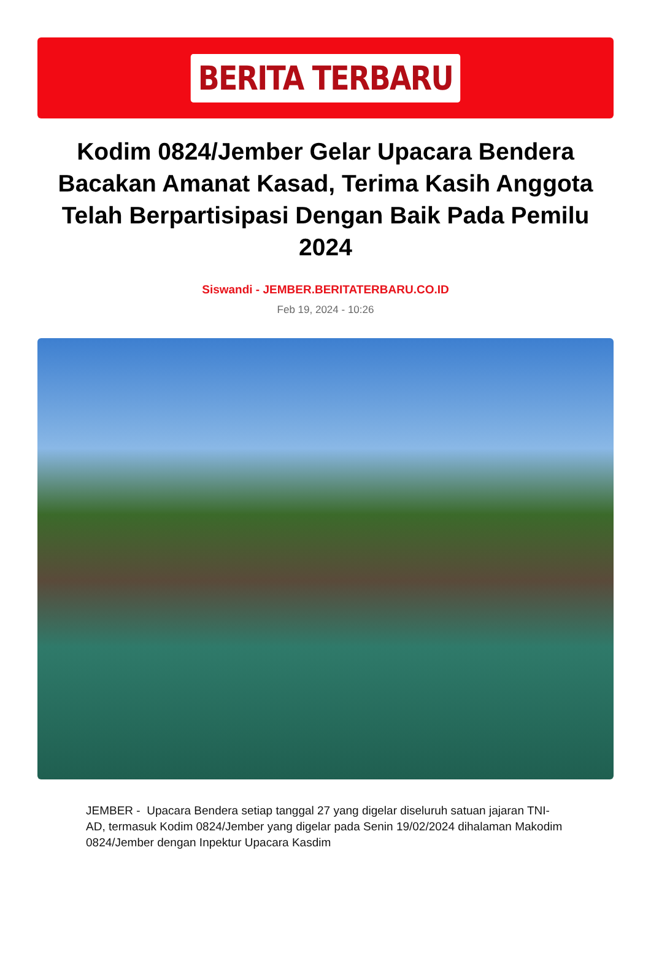BERITA TERBARU
Kodim 0824/Jember Gelar Upacara Bendera Bacakan Amanat Kasad, Terima Kasih Anggota Telah Berpartisipasi Dengan Baik Pada Pemilu 2024
Siswandi - JEMBER.BERITATERBARU.CO.ID
Feb 19, 2024 - 10:26
JEMBER - Upacara Bendera setiap tanggal 27 yang digelar diseluruh satuan jajaran TNI-AD, termasuk Kodim 0824/Jember yang digelar pada Senin 19/02/2024 dihalaman Makodim 0824/Jember dengan Inpektur Upacara Kasdim